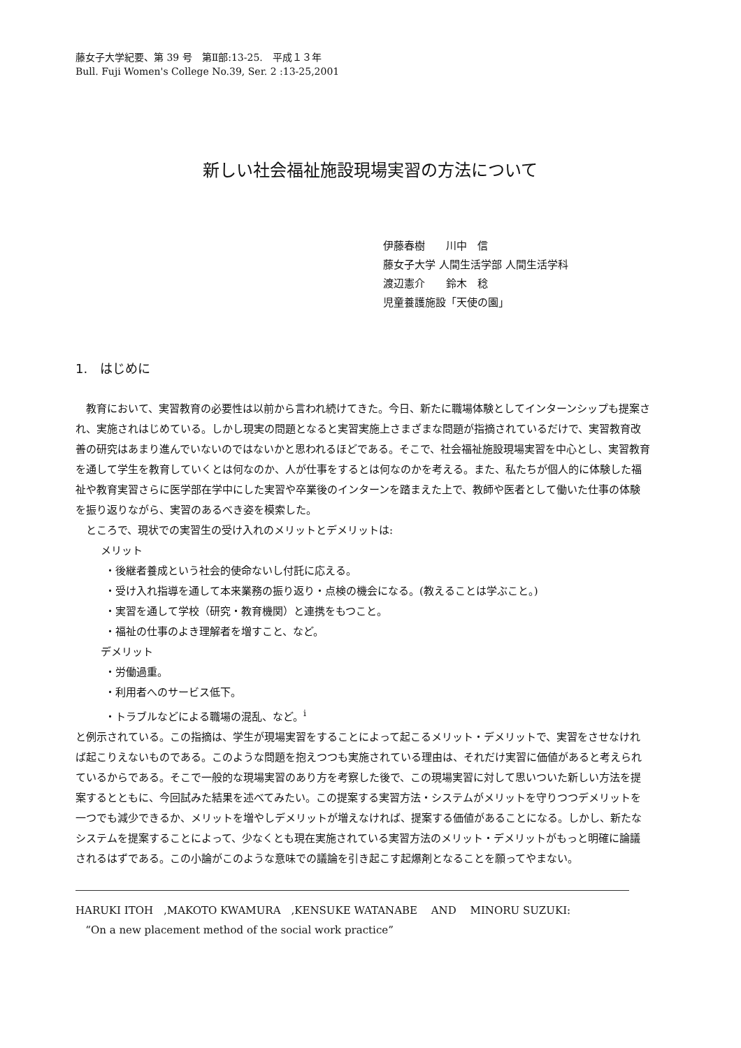藤女子大学紀要、第 39 号　第Ⅱ部:13-25.　平成１３年
Bull. Fuji Women's College No.39, Ser. 2 :13-25,2001
新しい社会福祉施設現場実習の方法について
伊藤春樹　　川中　信
藤女子大学 人間生活学部 人間生活学科
渡辺憲介　　鈴木　稔
児童養護施設「天使の園」
1.　はじめに
教育において、実習教育の必要性は以前から言われ続けてきた。今日、新たに職場体験としてインターンシップも提案され、実施されはじめている。しかし現実の問題となると実習実施上さまざまな問題が指摘されているだけで、実習教育改善の研究はあまり進んでいないのではないかと思われるほどである。そこで、社会福祉施設現場実習を中心とし、実習教育を通して学生を教育していくとは何なのか、人が仕事をするとは何なのかを考える。また、私たちが個人的に体験した福祉や教育実習さらに医学部在学中にした実習や卒業後のインターンを踏まえた上で、教師や医者として働いた仕事の体験を振り返りながら、実習のあるべき姿を模索した。
ところで、現状での実習生の受け入れのメリットとデメリットは:
メリット
・後継者養成という社会的使命ないし付託に応える。
・受け入れ指導を通して本来業務の振り返り・点検の機会になる。(教えることは学ぶこと。)
・実習を通して学校（研究・教育機関）と連携をもつこと。
・福祉の仕事のよき理解者を増すこと、など。
デメリット
・労働過重。
・利用者へのサービス低下。
・トラブルなどによる職場の混乱、など。<sup>i</sup>
と例示されている。この指摘は、学生が現場実習をすることによって起こるメリット・デメリットで、実習をさせなければ起こりえないものである。このような問題を抱えつつも実施されている理由は、それだけ実習に価値があると考えられているからである。そこで一般的な現場実習のあり方を考察した後で、この現場実習に対して思いついた新しい方法を提案するとともに、今回試みた結果を述べてみたい。この提案する実習方法・システムがメリットを守りつつデメリットを一つでも減少できるか、メリットを増やしデメリットが増えなければ、提案する価値があることになる。しかし、新たなシステムを提案することによって、少なくとも現在実施されている実習方法のメリット・デメリットがもっと明確に論議されるはずである。この小論がこのような意味での議論を引き起こす起爆剤となることを願ってやまない。
HARUKI ITOH　,MAKOTO KWAMURA　,KENSUKE WATANABE　 AND　 MINORU SUZUKI:
“On a new placement method of the social work practice”